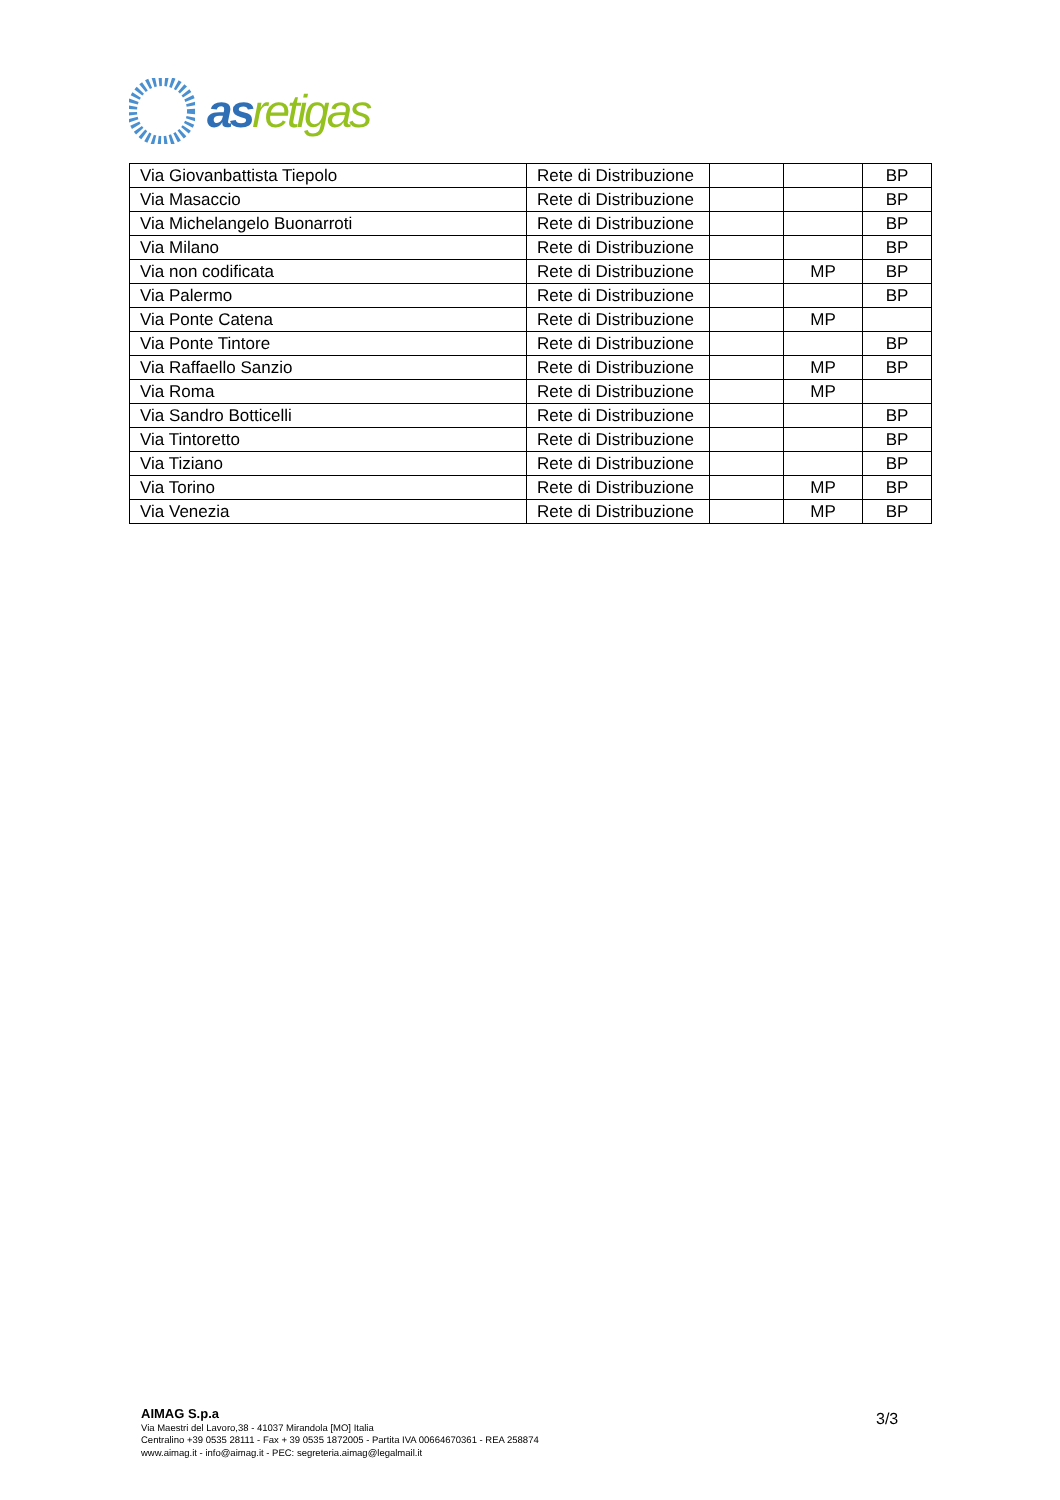as retigas
| Via Giovanbattista Tiepolo | Rete di Distribuzione | | | BP |
| Via Masaccio | Rete di Distribuzione | | | BP |
| Via Michelangelo Buonarroti | Rete di Distribuzione | | | BP |
| Via Milano | Rete di Distribuzione | | | BP |
| Via non codificata | Rete di Distribuzione | | MP | BP |
| Via Palermo | Rete di Distribuzione | | | BP |
| Via Ponte Catena | Rete di Distribuzione | | MP | |
| Via Ponte Tintore | Rete di Distribuzione | | | BP |
| Via Raffaello Sanzio | Rete di Distribuzione | | MP | BP |
| Via Roma | Rete di Distribuzione | | MP | |
| Via Sandro Botticelli | Rete di Distribuzione | | | BP |
| Via Tintoretto | Rete di Distribuzione | | | BP |
| Via Tiziano | Rete di Distribuzione | | | BP |
| Via Torino | Rete di Distribuzione | | MP | BP |
| Via Venezia | Rete di Distribuzione | | MP | BP |
AIMAG S.p.a
Via Maestri del Lavoro,38 - 41037 Mirandola [MO] Italia
Centralino +39 0535 28111 - Fax + 39 0535 1872005 - Partita IVA 00664670361 - REA 258874
www.aimag.it - info@aimag.it - PEC: segreteria.aimag@legalmail.it
3/3